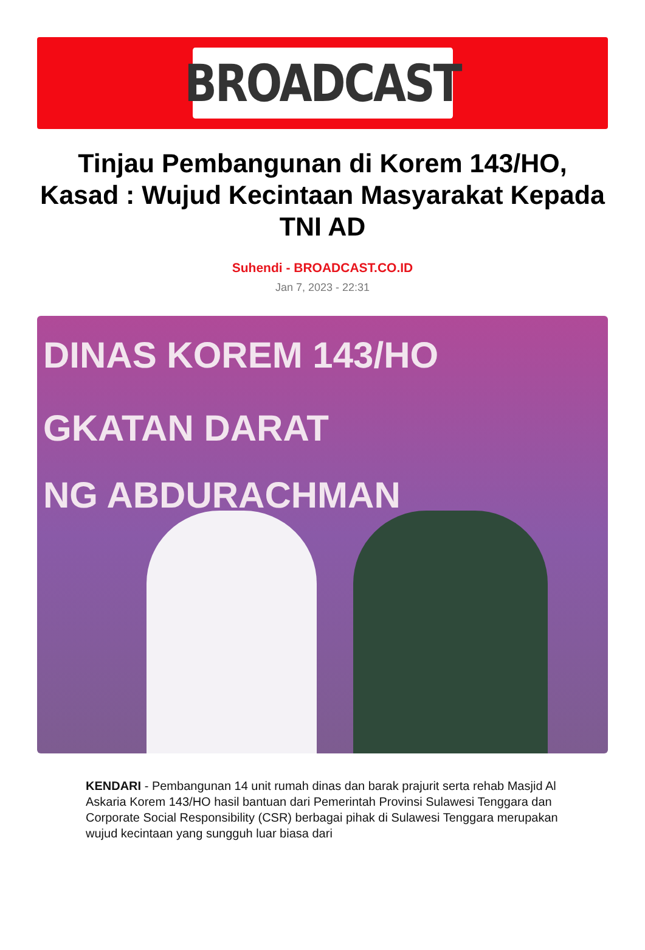BROADCAST
Tinjau Pembangunan di Korem 143/HO, Kasad : Wujud Kecintaan Masyarakat Kepada TNI AD
Suhendi - BROADCAST.CO.ID
Jan 7, 2023 - 22:31
DINAS KOREM 143/HO
GKATAN DARAT
NG ABDURACHMAN
KENDARI - Pembangunan 14 unit rumah dinas dan barak prajurit serta rehab Masjid Al Askaria Korem 143/HO hasil bantuan dari Pemerintah Provinsi Sulawesi Tenggara dan Corporate Social Responsibility (CSR) berbagai pihak di Sulawesi Tenggara merupakan wujud kecintaan yang sungguh luar biasa dari